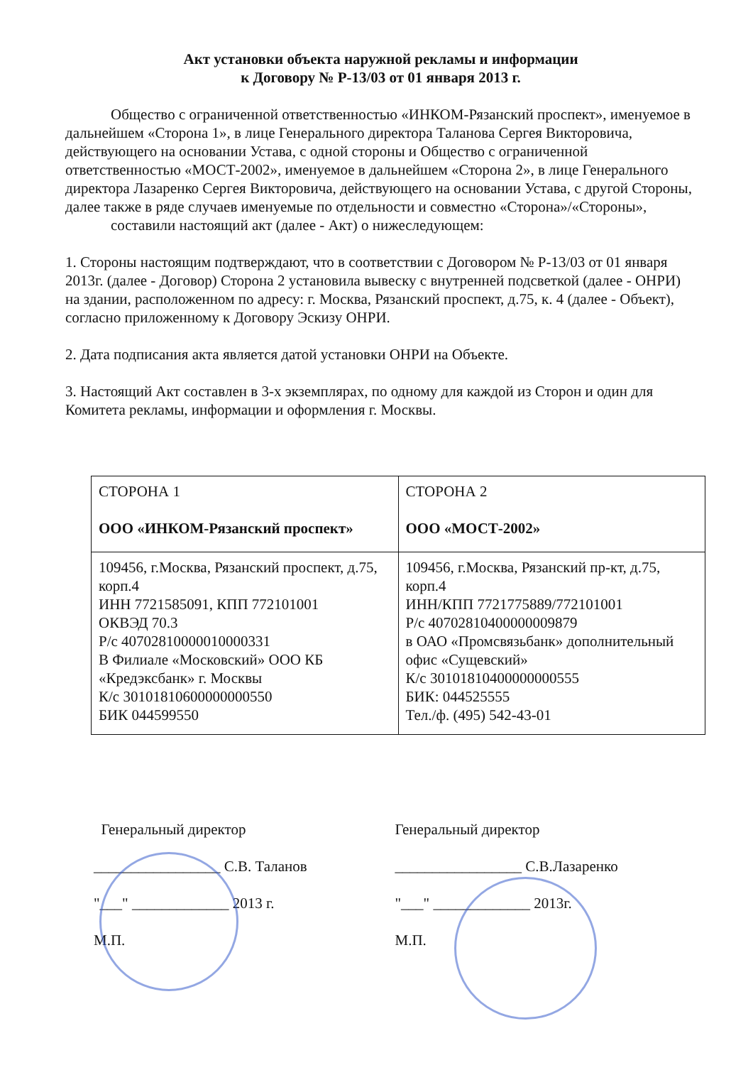Акт установки объекта наружной рекламы и информации
к Договору № Р-13/03 от 01 января 2013 г.
Общество с ограниченной ответственностью «ИНКОМ-Рязанский проспект», именуемое в дальнейшем «Сторона 1», в лице Генерального директора Таланова Сергея Викторовича, действующего на основании Устава, с одной стороны и Общество с ограниченной ответственностью «МОСТ-2002», именуемое в дальнейшем «Сторона 2», в лице Генерального директора Лазаренко Сергея Викторовича, действующего на основании Устава, с другой Стороны, далее также в ряде случаев именуемые по отдельности и совместно «Сторона»/«Стороны»,
составили настоящий акт (далее - Акт) о нижеследующем:
1. Стороны настоящим подтверждают, что в соответствии с Договором № Р-13/03 от 01 января 2013г. (далее - Договор) Сторона 2 установила вывеску с внутренней подсветкой (далее - ОНРИ) на здании, расположенном по адресу: г. Москва, Рязанский проспект, д.75, к. 4 (далее - Объект), согласно приложенному к Договору Эскизу ОНРИ.
2. Дата подписания акта является датой установки ОНРИ на Объекте.
3. Настоящий Акт составлен в 3-х экземплярах, по одному для каждой из Сторон и один для Комитета рекламы, информации и оформления г. Москвы.
| СТОРОНА 1 ООО «ИНКОМ-Рязанский проспект» | СТОРОНА 2 ООО «МОСТ-2002» |
| 109456, г.Москва, Рязанский проспект, д.75, корп.4 ИНН 7721585091, КПП 772101001 ОКВЭД 70.3 Р/с 40702810000010000331 В Филиале «Московский» ООО КБ «Кредэксбанк» г. Москвы К/с 30101810600000000550 БИК 044599550 | 109456, г.Москва, Рязанский пр-кт, д.75, корп.4 ИНН/КПП 7721775889/772101001 Р/с 40702810400000009879 в ОАО «Промсвязьбанк» дополнительный офис «Сущевский» К/с 30101810400000000555 БИК: 044525555 Тел./ф. (495) 542-43-01 |
Генеральный директор
_________________ С.В. Таланов
"___" _____________ 2013 г.
М.П.
Генеральный директор
_________________ С.В.Лазаренко
"___" _____________ 2013г.
М.П.